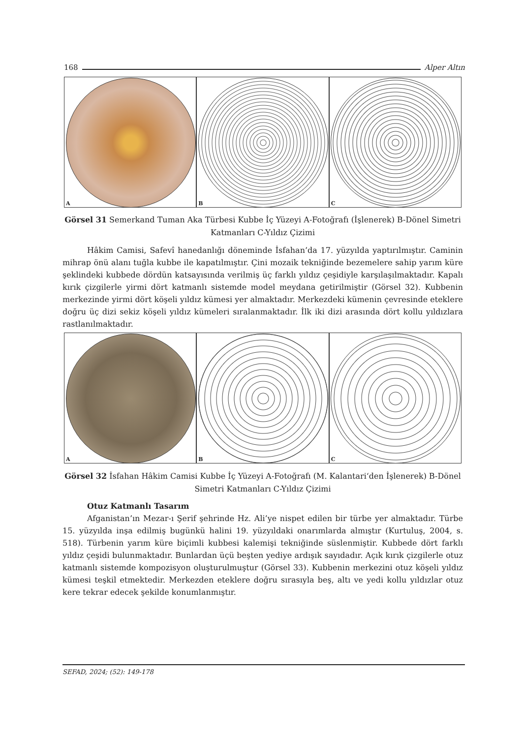168 Alper Altın
A
B
C
Görsel 31 Semerkand Tuman Aka Türbesi Kubbe İç Yüzeyi A-Fotoğrafı (İşlenerek) B-Dönel Simetri Katmanları C-Yıldız Çizimi
Hâkim Camisi, Safevî hanedanlığı döneminde İsfahan’da 17. yüzyılda yaptırılmıştır. Caminin mihrap önü alanı tuğla kubbe ile kapatılmıştır. Çini mozaik tekniğinde bezemelere sahip yarım küre şeklindeki kubbede dördün katsayısında verilmiş üç farklı yıldız çeşidiyle karşılaşılmaktadır. Kapalı kırık çizgilerle yirmi dört katmanlı sistemde model meydana getirilmiştir (Görsel 32). Kubbenin merkezinde yirmi dört köşeli yıldız kümesi yer almaktadır. Merkezdeki kümenin çevresinde eteklere doğru üç dizi sekiz köşeli yıldız kümeleri sıralanmaktadır. İlk iki dizi arasında dört kollu yıldızlara rastlanılmaktadır.
A
B
C
Görsel 32 İsfahan Hâkim Camisi Kubbe İç Yüzeyi A-Fotoğrafı (M. Kalantari‘den İşlenerek) B-Dönel Simetri Katmanları C-Yıldız Çizimi
Otuz Katmanlı Tasarım
Afganistan’ın Mezar-ı Şerif şehrinde Hz. Ali’ye nispet edilen bir türbe yer almaktadır. Türbe 15. yüzyılda inşa edilmiş bugünkü halini 19. yüzyıldaki onarımlarda almıştır (Kurtuluş, 2004, s. 518). Türbenin yarım küre biçimli kubbesi kalemişi tekniğinde süslenmiştir. Kubbede dört farklı yıldız çeşidi bulunmaktadır. Bunlardan üçü beşten yediye ardışık sayıdadır. Açık kırık çizgilerle otuz katmanlı sistemde kompozisyon oluşturulmuştur (Görsel 33). Kubbenin merkezini otuz köşeli yıldız kümesi teşkil etmektedir. Merkezden eteklere doğru sırasıyla beş, altı ve yedi kollu yıldızlar otuz kere tekrar edecek şekilde konumlanmıştır.
SEFAD, 2024; (52): 149-178